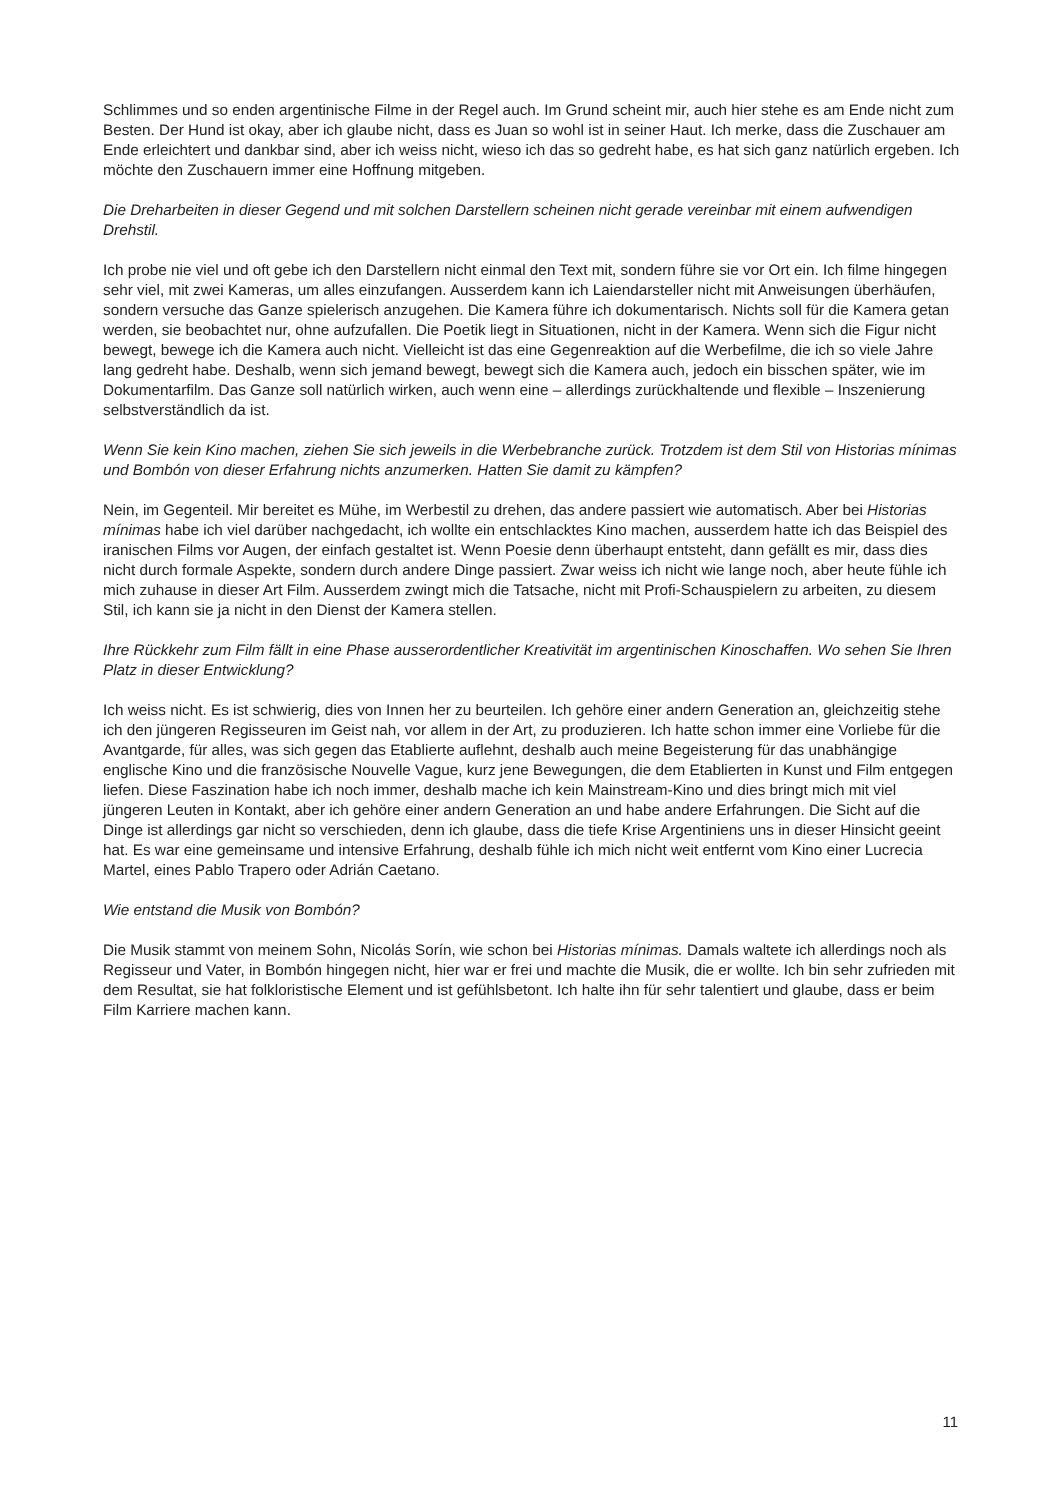Schlimmes und so enden argentinische Filme in der Regel auch. Im Grund scheint mir, auch hier stehe es am Ende nicht zum Besten. Der Hund ist okay, aber ich glaube nicht, dass es Juan so wohl ist in seiner Haut. Ich merke, dass die Zuschauer am Ende erleichtert und dankbar sind, aber ich weiss nicht, wieso ich das so gedreht habe, es hat sich ganz natürlich ergeben. Ich möchte den Zuschauern immer eine Hoffnung mitgeben.
Die Dreharbeiten in dieser Gegend und mit solchen Darstellern scheinen nicht gerade vereinbar mit einem aufwendigen Drehstil.
Ich probe nie viel und oft gebe ich den Darstellern nicht einmal den Text mit, sondern führe sie vor Ort ein. Ich filme hingegen sehr viel, mit zwei Kameras, um alles einzufangen. Ausserdem kann ich Laiendarsteller nicht mit Anweisungen überhäufen, sondern versuche das Ganze spielerisch anzugehen. Die Kamera führe ich dokumentarisch. Nichts soll für die Kamera getan werden, sie beobachtet nur, ohne aufzufallen. Die Poetik liegt in Situationen, nicht in der Kamera. Wenn sich die Figur nicht bewegt, bewege ich die Kamera auch nicht. Vielleicht ist das eine Gegenreaktion auf die Werbefilme, die ich so viele Jahre lang gedreht habe. Deshalb, wenn sich jemand bewegt, bewegt sich die Kamera auch, jedoch ein bisschen später, wie im Dokumentarfilm. Das Ganze soll natürlich wirken, auch wenn eine – allerdings zurückhaltende und flexible – Inszenierung selbstverständlich da ist.
Wenn Sie kein Kino machen, ziehen Sie sich jeweils in die Werbebranche zurück. Trotzdem ist dem Stil von Historias mínimas und Bombón von dieser Erfahrung nichts anzumerken. Hatten Sie damit zu kämpfen?
Nein, im Gegenteil. Mir bereitet es Mühe, im Werbestil zu drehen, das andere passiert wie automatisch. Aber bei Historias mínimas habe ich viel darüber nachgedacht, ich wollte ein entschlacktes Kino machen, ausserdem hatte ich das Beispiel des iranischen Films vor Augen, der einfach gestaltet ist. Wenn Poesie denn überhaupt entsteht, dann gefällt es mir, dass dies nicht durch formale Aspekte, sondern durch andere Dinge passiert. Zwar weiss ich nicht wie lange noch, aber heute fühle ich mich zuhause in dieser Art Film. Ausserdem zwingt mich die Tatsache, nicht mit Profi-Schauspielern zu arbeiten, zu diesem Stil, ich kann sie ja nicht in den Dienst der Kamera stellen.
Ihre Rückkehr zum Film fällt in eine Phase ausserordentlicher Kreativität im argentinischen Kinoschaffen. Wo sehen Sie Ihren Platz in dieser Entwicklung?
Ich weiss nicht. Es ist schwierig, dies von Innen her zu beurteilen. Ich gehöre einer andern Generation an, gleichzeitig stehe ich den jüngeren Regisseuren im Geist nah, vor allem in der Art, zu produzieren. Ich hatte schon immer eine Vorliebe für die Avantgarde, für alles, was sich gegen das Etablierte auflehnt, deshalb auch meine Begeisterung für das unabhängige englische Kino und die französische Nouvelle Vague, kurz jene Bewegungen, die dem Etablierten in Kunst und Film entgegen liefen. Diese Faszination habe ich noch immer, deshalb mache ich kein Mainstream-Kino und dies bringt mich mit viel jüngeren Leuten in Kontakt, aber ich gehöre einer andern Generation an und habe andere Erfahrungen. Die Sicht auf die Dinge ist allerdings gar nicht so verschieden, denn ich glaube, dass die tiefe Krise Argentiniens uns in dieser Hinsicht geeint hat. Es war eine gemeinsame und intensive Erfahrung, deshalb fühle ich mich nicht weit entfernt vom Kino einer Lucrecia Martel, eines Pablo Trapero oder Adrián Caetano.
Wie entstand die Musik von Bombón?
Die Musik stammt von meinem Sohn, Nicolás Sorín, wie schon bei Historias mínimas. Damals waltete ich allerdings noch als Regisseur und Vater, in Bombón hingegen nicht, hier war er frei und machte die Musik, die er wollte. Ich bin sehr zufrieden mit dem Resultat, sie hat folkloristische Element und ist gefühlsbetont. Ich halte ihn für sehr talentiert und glaube, dass er beim Film Karriere machen kann.
11